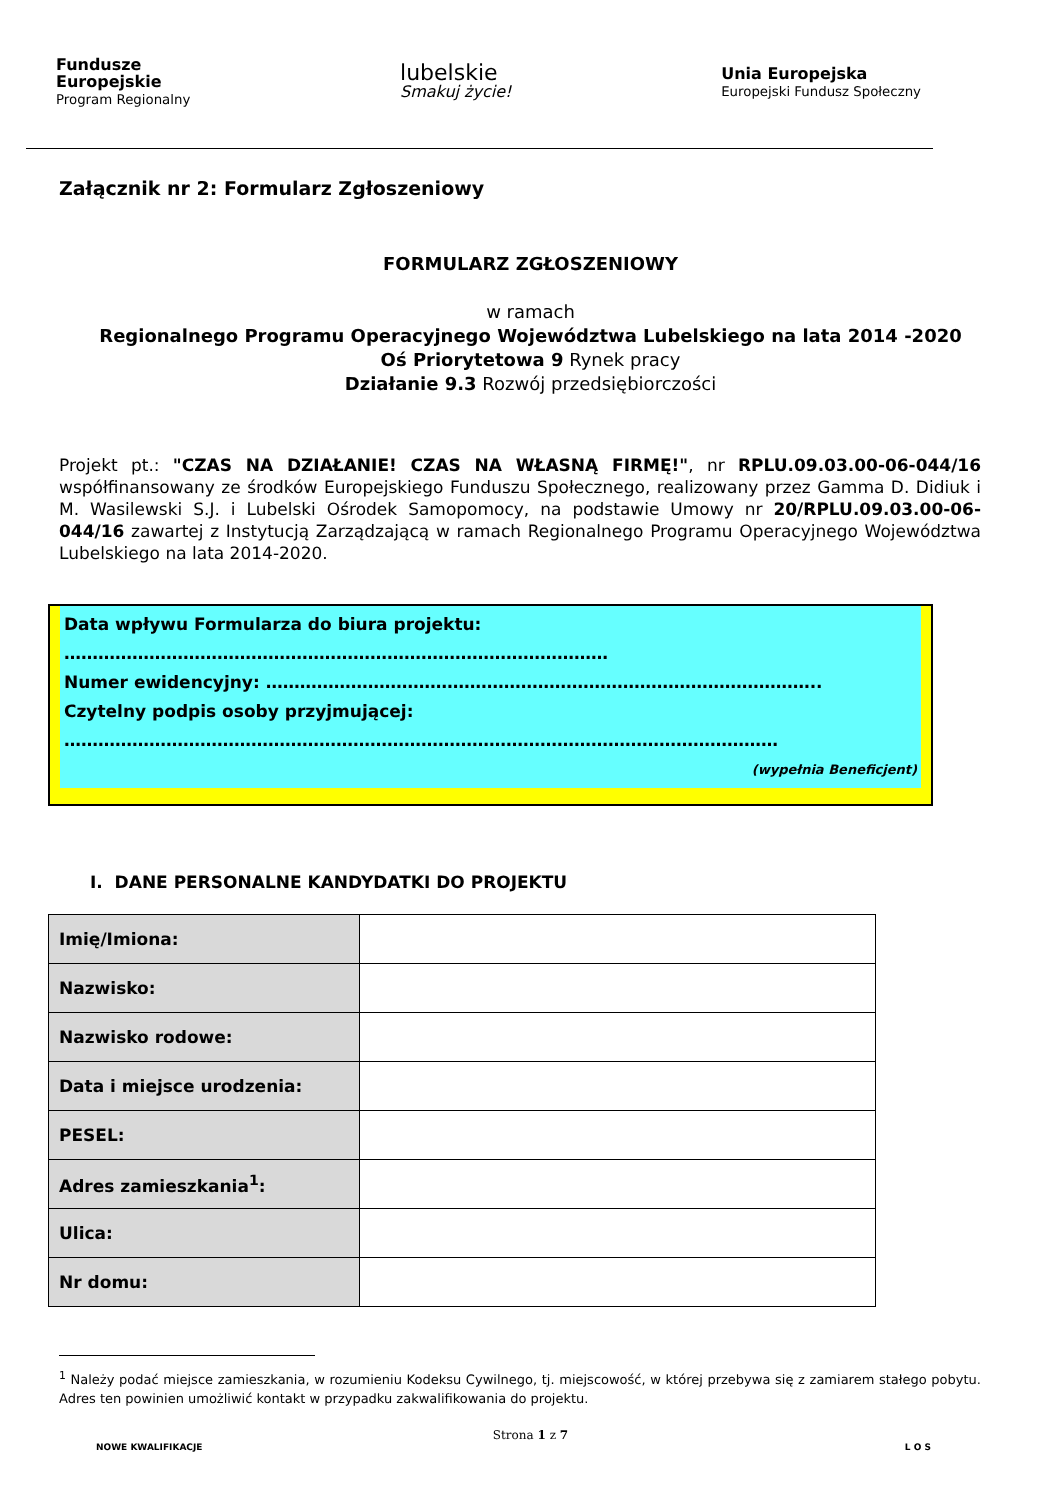Fundusze
Europejskie
Program Regionalny
lubelskie
Smakuj życie!
Unia Europejska
Europejski Fundusz Społeczny
Załącznik nr 2: Formularz Zgłoszeniowy
FORMULARZ ZGŁOSZENIOWY
w ramach
Regionalnego Programu Operacyjnego Województwa Lubelskiego na lata 2014 -2020
Oś Priorytetowa 9 Rynek pracy
Działanie 9.3 Rozwój przedsiębiorczości
Projekt pt.: "CZAS NA DZIAŁANIE! CZAS NA WŁASNĄ FIRMĘ!", nr RPLU.09.03.00-06-044/16 współfinansowany ze środków Europejskiego Funduszu Społecznego, realizowany przez Gamma D. Didiuk i M. Wasilewski S.J. i Lubelski Ośrodek Samopomocy, na podstawie Umowy nr 20/RPLU.09.03.00-06-044/16 zawartej z Instytucją Zarządzającą w ramach Regionalnego Programu Operacyjnego Województwa Lubelskiego na lata 2014-2020.
Data wpływu Formularza do biura projektu:
……………………………………………………………………………………
Numer ewidencyjny: ……………………………………………………………………………………..
Czytelny podpis osoby przyjmującej:
………………………………………………………………………………………………………………
(wypełnia Beneficjent)
I. DANE PERSONALNE KANDYDATKI DO PROJEKTU
| Imię/Imiona: | |
| Nazwisko: | |
| Nazwisko rodowe: | |
| Data i miejsce urodzenia: | |
| PESEL: | |
| Adres zamieszkania<sup>1</sup>: | |
| Ulica: | |
| Nr domu: | |
<sup>1</sup> Należy podać miejsce zamieszkania, w rozumieniu Kodeksu Cywilnego, tj. miejscowość, w której przebywa się z zamiarem stałego pobytu. Adres ten powinien umożliwić kontakt w przypadku zakwalifikowania do projektu.
Strona 1 z 7
NOWE KWALIFIKACJE L O S